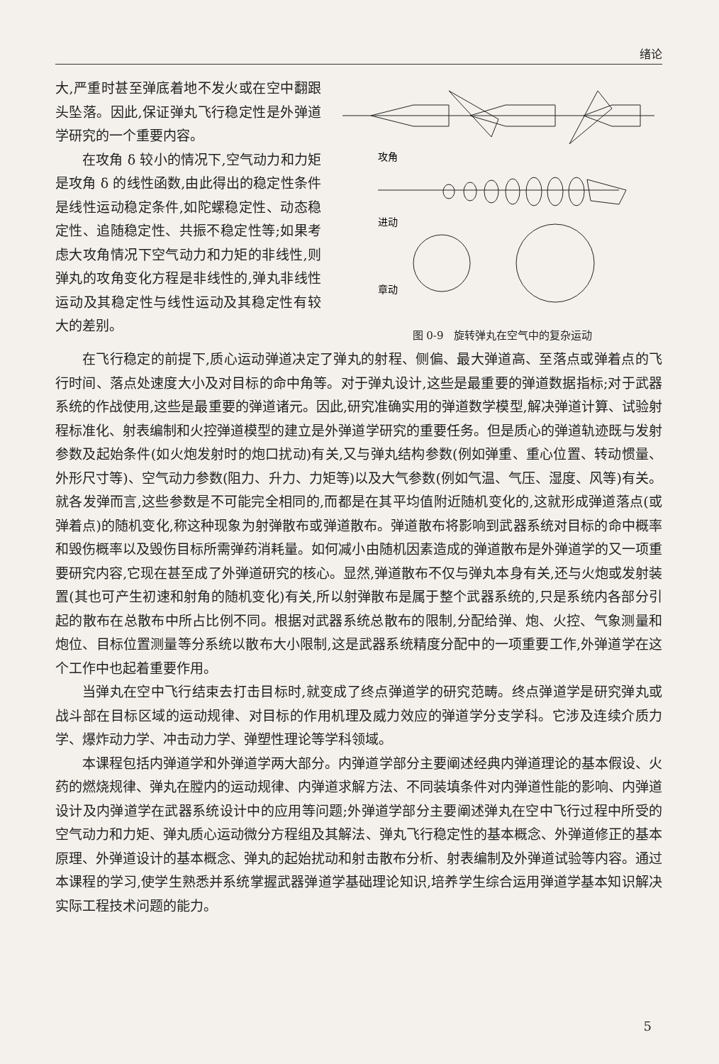绪论
大,严重时甚至弹底着地不发火或在空中翻跟头坠落。因此,保证弹丸飞行稳定性是外弹道学研究的一个重要内容。
在攻角 δ 较小的情况下,空气动力和力矩是攻角 δ 的线性函数,由此得出的稳定性条件是线性运动稳定条件,如陀螺稳定性、动态稳定性、追随稳定性、共振不稳定性等;如果考虑大攻角情况下空气动力和力矩的非线性,则弹丸的攻角变化方程是非线性的,弹丸非线性运动及其稳定性与线性运动及其稳定性有较大的差别。
攻角
进动
章动
图 0-9　旋转弹丸在空气中的复杂运动
在飞行稳定的前提下,质心运动弹道决定了弹丸的射程、侧偏、最大弹道高、至落点或弹着点的飞行时间、落点处速度大小及对目标的命中角等。对于弹丸设计,这些是最重要的弹道数据指标;对于武器系统的作战使用,这些是最重要的弹道诸元。因此,研究准确实用的弹道数学模型,解决弹道计算、试验射程标准化、射表编制和火控弹道模型的建立是外弹道学研究的重要任务。但是质心的弹道轨迹既与发射参数及起始条件(如火炮发射时的炮口扰动)有关,又与弹丸结构参数(例如弹重、重心位置、转动惯量、外形尺寸等)、空气动力参数(阻力、升力、力矩等)以及大气参数(例如气温、气压、湿度、风等)有关。就各发弹而言,这些参数是不可能完全相同的,而都是在其平均值附近随机变化的,这就形成弹道落点(或弹着点)的随机变化,称这种现象为射弹散布或弹道散布。弹道散布将影响到武器系统对目标的命中概率和毁伤概率以及毁伤目标所需弹药消耗量。如何减小由随机因素造成的弹道散布是外弹道学的又一项重要研究内容,它现在甚至成了外弹道研究的核心。显然,弹道散布不仅与弹丸本身有关,还与火炮或发射装置(其也可产生初速和射角的随机变化)有关,所以射弹散布是属于整个武器系统的,只是系统内各部分引起的散布在总散布中所占比例不同。根据对武器系统总散布的限制,分配给弹、炮、火控、气象测量和炮位、目标位置测量等分系统以散布大小限制,这是武器系统精度分配中的一项重要工作,外弹道学在这个工作中也起着重要作用。
当弹丸在空中飞行结束去打击目标时,就变成了终点弹道学的研究范畴。终点弹道学是研究弹丸或战斗部在目标区域的运动规律、对目标的作用机理及威力效应的弹道学分支学科。它涉及连续介质力学、爆炸动力学、冲击动力学、弹塑性理论等学科领域。
本课程包括内弹道学和外弹道学两大部分。内弹道学部分主要阐述经典内弹道理论的基本假设、火药的燃烧规律、弹丸在膛内的运动规律、内弹道求解方法、不同装填条件对内弹道性能的影响、内弹道设计及内弹道学在武器系统设计中的应用等问题;外弹道学部分主要阐述弹丸在空中飞行过程中所受的空气动力和力矩、弹丸质心运动微分方程组及其解法、弹丸飞行稳定性的基本概念、外弹道修正的基本原理、外弹道设计的基本概念、弹丸的起始扰动和射击散布分析、射表编制及外弹道试验等内容。通过本课程的学习,使学生熟悉并系统掌握武器弹道学基础理论知识,培养学生综合运用弹道学基本知识解决实际工程技术问题的能力。
5